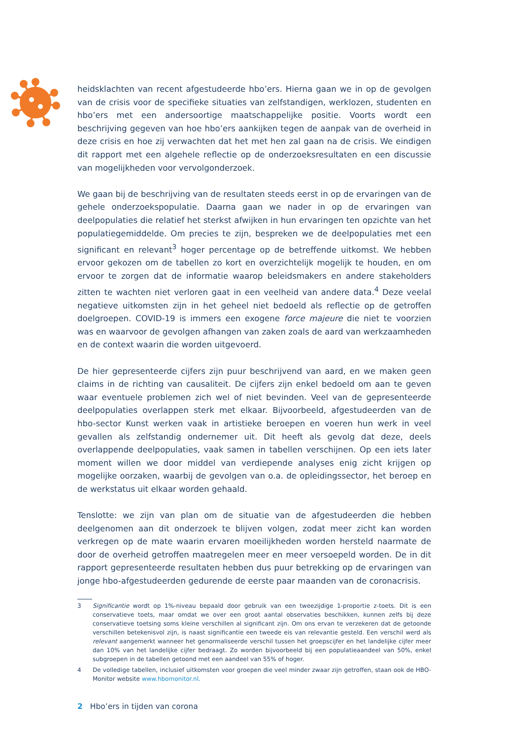heidsklachten van recent afgestudeerde hbo’ers. Hierna gaan we in op de gevolgen van de crisis voor de specifieke situaties van zelfstandigen, werklozen, studenten en hbo’ers met een andersoortige maatschappelijke positie. Voorts wordt een beschrijving gegeven van hoe hbo’ers aankijken tegen de aanpak van de overheid in deze crisis en hoe zij verwachten dat het met hen zal gaan na de crisis. We eindigen dit rapport met een algehele reflectie op de onderzoeksresultaten en een discussie van mogelijkheden voor vervolgonderzoek.
We gaan bij de beschrijving van de resultaten steeds eerst in op de ervaringen van de gehele onderzoekspopulatie. Daarna gaan we nader in op de ervaringen van deelpopulaties die relatief het sterkst afwijken in hun ervaringen ten opzichte van het populatiegemiddelde. Om precies te zijn, bespreken we de deelpopulaties met een significant en relevant<sup>3</sup> hoger percentage op de betreffende uitkomst. We hebben ervoor gekozen om de tabellen zo kort en overzichtelijk mogelijk te houden, en om ervoor te zorgen dat de informatie waarop beleidsmakers en andere stakeholders zitten te wachten niet verloren gaat in een veelheid van andere data.<sup>4</sup> Deze veelal negatieve uitkomsten zijn in het geheel niet bedoeld als reflectie op de getroffen doelgroepen. COVID-19 is immers een exogene force majeure die niet te voorzien was en waarvoor de gevolgen afhangen van zaken zoals de aard van werkzaamheden en de context waarin die worden uitgevoerd.
De hier gepresenteerde cijfers zijn puur beschrijvend van aard, en we maken geen claims in de richting van causaliteit. De cijfers zijn enkel bedoeld om aan te geven waar eventuele problemen zich wel of niet bevinden. Veel van de gepresenteerde deelpopulaties overlappen sterk met elkaar. Bijvoorbeeld, afgestudeerden van de hbo-sector Kunst werken vaak in artistieke beroepen en voeren hun werk in veel gevallen als zelfstandig ondernemer uit. Dit heeft als gevolg dat deze, deels overlappende deelpopulaties, vaak samen in tabellen verschijnen. Op een iets later moment willen we door middel van verdiepende analyses enig zicht krijgen op mogelijke oorzaken, waarbij de gevolgen van o.a. de opleidingssector, het beroep en de werkstatus uit elkaar worden gehaald.
Tenslotte: we zijn van plan om de situatie van de afgestudeerden die hebben deelgenomen aan dit onderzoek te blijven volgen, zodat meer zicht kan worden verkregen op de mate waarin ervaren moeilijkheden worden hersteld naarmate de door de overheid getroffen maatregelen meer en meer versoepeld worden. De in dit rapport gepresenteerde resultaten hebben dus puur betrekking op de ervaringen van jonge hbo-afgestudeerden gedurende de eerste paar maanden van de coronacrisis.
3 Significantie wordt op 1%-niveau bepaald door gebruik van een tweezijdige 1-proportie z-toets. Dit is een conservatieve toets, maar omdat we over een groot aantal observaties beschikken, kunnen zelfs bij deze conservatieve toetsing soms kleine verschillen al significant zijn. Om ons ervan te verzekeren dat de getoonde verschillen betekenisvol zijn, is naast significantie een tweede eis van relevantie gesteld. Een verschil werd als relevant aangemerkt wanneer het genormaliseerde verschil tussen het groepscijfer en het landelijke cijfer meer dan 10% van het landelijke cijfer bedraagt. Zo worden bijvoorbeeld bij een populatieaandeel van 50%, enkel subgroepen in de tabellen getoond met een aandeel van 55% of hoger.
4 De volledige tabellen, inclusief uitkomsten voor groepen die veel minder zwaar zijn getroffen, staan ook de HBO-Monitor website www.hbomonitor.nl.
2 Hbo’ers in tijden van corona